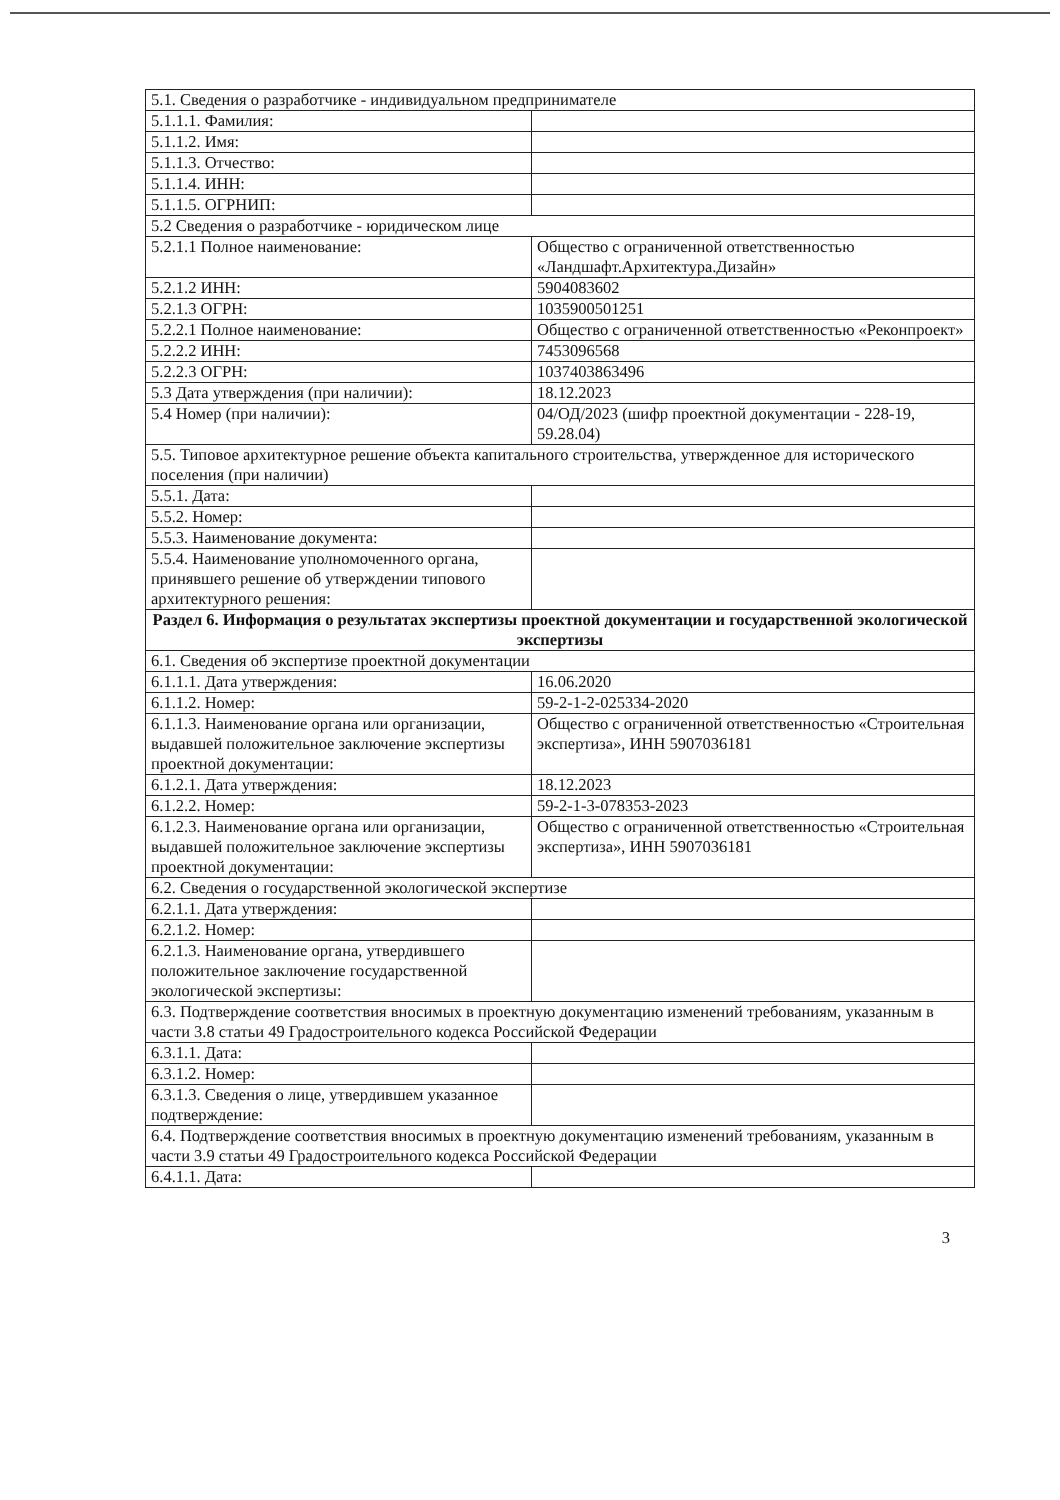| 5.1. Сведения о разработчике - индивидуальном предпринимателе | |
| 5.1.1.1. Фамилия: | |
| 5.1.1.2. Имя: | |
| 5.1.1.3. Отчество: | |
| 5.1.1.4. ИНН: | |
| 5.1.1.5. ОГРНИП: | |
| 5.2 Сведения о разработчике - юридическом лице | |
| 5.2.1.1 Полное наименование: | Общество с ограниченной ответственностью «Ландшафт.Архитектура.Дизайн» |
| 5.2.1.2 ИНН: | 5904083602 |
| 5.2.1.3 ОГРН: | 1035900501251 |
| 5.2.2.1 Полное наименование: | Общество с ограниченной ответственностью «Реконпроект» |
| 5.2.2.2 ИНН: | 7453096568 |
| 5.2.2.3 ОГРН: | 1037403863496 |
| 5.3 Дата утверждения (при наличии): | 18.12.2023 |
| 5.4 Номер (при наличии): | 04/ОД/2023 (шифр проектной документации - 228-19, 59.28.04) |
| 5.5. Типовое архитектурное решение объекта капитального строительства, утвержденное для исторического поселения (при наличии) | |
| 5.5.1. Дата: | |
| 5.5.2. Номер: | |
| 5.5.3. Наименование документа: | |
| 5.5.4. Наименование уполномоченного органа, принявшего решение об утверждении типового архитектурного решения: | |
| Раздел 6. Информация о результатах экспертизы проектной документации и государственной экологической экспертизы | |
| 6.1. Сведения об экспертизе проектной документации | |
| 6.1.1.1. Дата утверждения: | 16.06.2020 |
| 6.1.1.2. Номер: | 59-2-1-2-025334-2020 |
| 6.1.1.3. Наименование органа или организации, выдавшей положительное заключение экспертизы проектной документации: | Общество с ограниченной ответственностью «Строительная экспертиза», ИНН 5907036181 |
| 6.1.2.1. Дата утверждения: | 18.12.2023 |
| 6.1.2.2. Номер: | 59-2-1-3-078353-2023 |
| 6.1.2.3. Наименование органа или организации, выдавшей положительное заключение экспертизы проектной документации: | Общество с ограниченной ответственностью «Строительная экспертиза», ИНН 5907036181 |
| 6.2. Сведения о государственной экологической экспертизе | |
| 6.2.1.1. Дата утверждения: | |
| 6.2.1.2. Номер: | |
| 6.2.1.3. Наименование органа, утвердившего положительное заключение государственной экологической экспертизы: | |
| 6.3. Подтверждение соответствия вносимых в проектную документацию изменений требованиям, указанным в части 3.8 статьи 49 Градостроительного кодекса Российской Федерации | |
| 6.3.1.1. Дата: | |
| 6.3.1.2. Номер: | |
| 6.3.1.3. Сведения о лице, утвердившем указанное подтверждение: | |
| 6.4. Подтверждение соответствия вносимых в проектную документацию изменений требованиям, указанным в части 3.9 статьи 49 Градостроительного кодекса Российской Федерации | |
| 6.4.1.1. Дата: | |
3